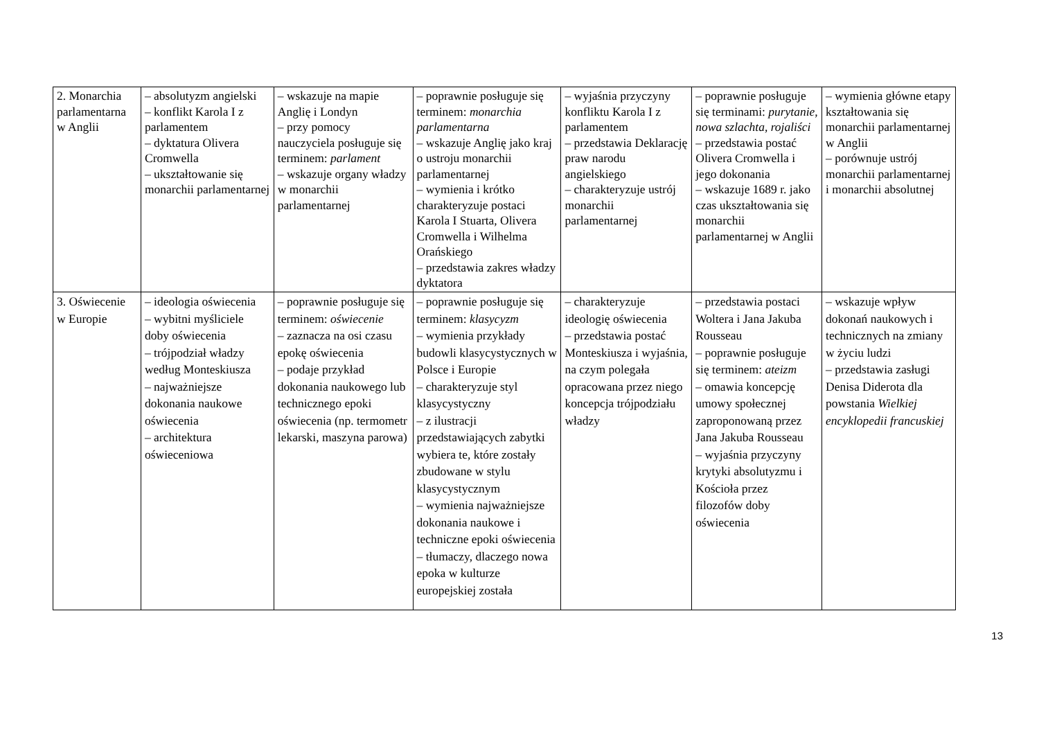| 2. Monarchia parlamentarna w Anglii | – absolutyzm angielski – konflikt Karola I z parlamentem – dyktatura Olivera Cromwella – ukształtowanie się monarchii parlamentarnej | – wskazuje na mapie Anglię i Londyn – przy pomocy nauczyciela posługuje się terminem: parlament – wskazuje organy władzy w monarchii parlamentarnej | – poprawnie posługuje się terminem: monarchia parlamentarna – wskazuje Anglię jako kraj o ustroju monarchii parlamentarnej – wymienia i krótko charakteryzuje postaci Karola I Stuarta, Olivera Cromwella i Wilhelma Orańskiego – przedstawia zakres władzy dyktatora | – wyjaśnia przyczyny konfliktu Karola I z parlamentem – przedstawia Deklarację praw narodu angielskiego – charakteryzuje ustrój monarchii parlamentarnej | – poprawnie posługuje się terminami: purytanie , nowa szlachta , rojaliści – przedstawia postać Olivera Cromwella i jego dokonania – wskazuje 1689 r. jako czas ukształtowania się monarchii parlamentarnej w Anglii | – wymienia główne etapy kształtowania się monarchii parlamentarnej w Anglii – porównuje ustrój monarchii parlamentarnej i monarchii absolutnej |
| 3. Oświecenie w Europie | – ideologia oświecenia – wybitni myśliciele doby oświecenia – trójpodział władzy według Monteskiusza – najważniejsze dokonania naukowe oświecenia – architektura oświeceniowa | – poprawnie posługuje się terminem: oświecenie – zaznacza na osi czasu epokę oświecenia – podaje przykład dokonania naukowego lub technicznego epoki oświecenia (np. termometr lekarski, maszyna parowa) | – poprawnie posługuje się terminem: klasycyzm – wymienia przykłady budowli klasycystycznych w Polsce i Europie – charakteryzuje styl klasycystyczny – z ilustracji przedstawiających zabytki wybiera te, które zostały zbudowane w stylu klasycystycznym – wymienia najważniejsze dokonania naukowe i techniczne epoki oświecenia – tłumaczy, dlaczego nowa epoka w kulturze europejskiej została | – charakteryzuje ideologię oświecenia – przedstawia postać Monteskiusza i wyjaśnia, na czym polegała opracowana przez niego koncepcja trójpodziału władzy | – przedstawia postaci Woltera i Jana Jakuba Rousseau – poprawnie posługuje się terminem: ateizm – omawia koncepcję umowy społecznej zaproponowaną przez Jana Jakuba Rousseau – wyjaśnia przyczyny krytyki absolutyzmu i Kościoła przez filozofów doby oświecenia | – wskazuje wpływ dokonań naukowych i technicznych na zmiany w życiu ludzi – przedstawia zasługi Denisa Diderota dla powstania Wielkiej encyklopedii francuskiej |
13